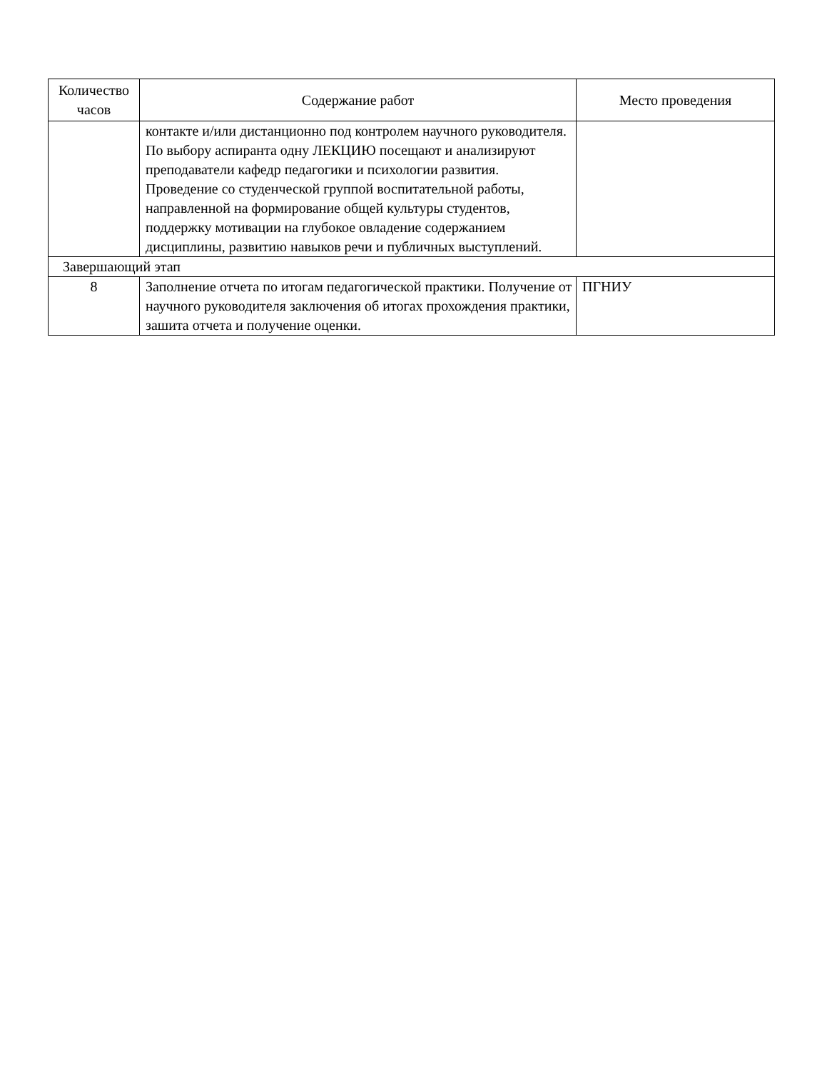| Количество часов | Содержание работ | Место проведения |
| --- | --- | --- |
| | контакте и/или дистанционно под контролем научного руководителя. По выбору аспиранта одну ЛЕКЦИЮ посещают и анализируют преподаватели кафедр педагогики и психологии развития. Проведение со студенческой группой воспитательной работы, направленной на формирование общей культуры студентов, поддержку мотивации на глубокое овладение содержанием дисциплины, развитию навыков речи и публичных выступлений. | |
| Завершающий этап | | |
| 8 | Заполнение отчета по итогам педагогической практики. Получение от научного руководителя заключения об итогах прохождения практики, зашита отчета и получение оценки. | ПГНИУ |